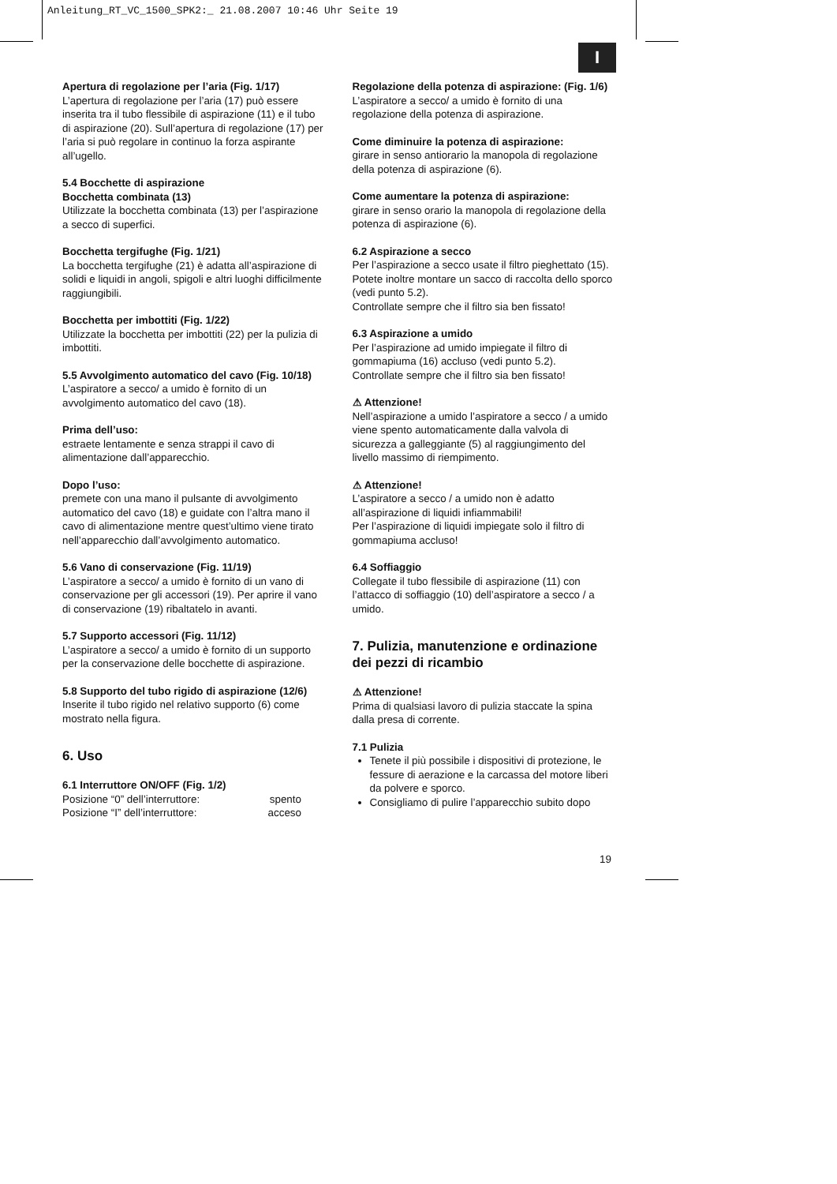Anleitung_RT_VC_1500_SPK2:_ 21.08.2007 10:46 Uhr Seite 19
I
Apertura di regolazione per l’aria (Fig. 1/17)
L’apertura di regolazione per l’aria (17) può essere inserita tra il tubo flessibile di aspirazione (11) e il tubo di aspirazione (20). Sull’apertura di regolazione (17) per l’aria si può regolare in continuo la forza aspirante all’ugello.
5.4 Bocchette di aspirazione
Bocchetta combinata (13)
Utilizzate la bocchetta combinata (13) per l’aspirazione a secco di superfici.
Bocchetta tergifughe (Fig. 1/21)
La bocchetta tergifughe (21) è adatta all’aspirazione di solidi e liquidi in angoli, spigoli e altri luoghi difficilmente raggiungibili.
Bocchetta per imbottiti (Fig. 1/22)
Utilizzate la bocchetta per imbottiti (22) per la pulizia di imbottiti.
5.5 Avvolgimento automatico del cavo (Fig. 10/18)
L’aspiratore a secco/ a umido è fornito di un avvolgimento automatico del cavo (18).
Prima dell’uso:
estraete lentamente e senza strappi il cavo di alimentazione dall’apparecchio.
Dopo l’uso:
premete con una mano il pulsante di avvolgimento automatico del cavo (18) e guidate con l’altra mano il cavo di alimentazione mentre quest’ultimo viene tirato nell’apparecchio dall’avvolgimento automatico.
5.6 Vano di conservazione (Fig. 11/19)
L’aspiratore a secco/ a umido è fornito di un vano di conservazione per gli accessori (19). Per aprire il vano di conservazione (19) ribaltatelo in avanti.
5.7 Supporto accessori (Fig. 11/12)
L’aspiratore a secco/ a umido è fornito di un supporto per la conservazione delle bocchette di aspirazione.
5.8 Supporto del tubo rigido di aspirazione (12/6)
Inserite il tubo rigido nel relativo supporto (6) come mostrato nella figura.
6. Uso
6.1 Interruttore ON/OFF (Fig. 1/2)
Posizione “0” dell’interruttore: spento
Posizione “I” dell’interruttore: acceso
Regolazione della potenza di aspirazione: (Fig. 1/6)
L’aspiratore a secco/ a umido è fornito di una regolazione della potenza di aspirazione.
Come diminuire la potenza di aspirazione:
girare in senso antiorario la manopola di regolazione della potenza di aspirazione (6).
Come aumentare la potenza di aspirazione:
girare in senso orario la manopola di regolazione della potenza di aspirazione (6).
6.2 Aspirazione a secco
Per l’aspirazione a secco usate il filtro pieghettato (15). Potete inoltre montare un sacco di raccolta dello sporco (vedi punto 5.2).
Controllate sempre che il filtro sia ben fissato!
6.3 Aspirazione a umido
Per l’aspirazione ad umido impiegate il filtro di gommapiuma (16) accluso (vedi punto 5.2).
Controllate sempre che il filtro sia ben fissato!
⚠ Attenzione!
Nell’aspirazione a umido l’aspiratore a secco / a umido viene spento automaticamente dalla valvola di sicurezza a galleggiante (5) al raggiungimento del livello massimo di riempimento.
⚠ Attenzione!
L’aspiratore a secco / a umido non è adatto all’aspirazione di liquidi infiammabili!
Per l’aspirazione di liquidi impiegate solo il filtro di gommapiuma accluso!
6.4 Soffiaggio
Collegate il tubo flessibile di aspirazione (11) con l’attacco di soffiaggio (10) dell’aspiratore a secco / a umido.
7. Pulizia, manutenzione e ordinazione dei pezzi di ricambio
⚠ Attenzione!
Prima di qualsiasi lavoro di pulizia staccate la spina dalla presa di corrente.
7.1 Pulizia
Tenete il più possibile i dispositivi di protezione, le fessure di aerazione e la carcassa del motore liberi da polvere e sporco.
Consigliamo di pulire l’apparecchio subito dopo
19